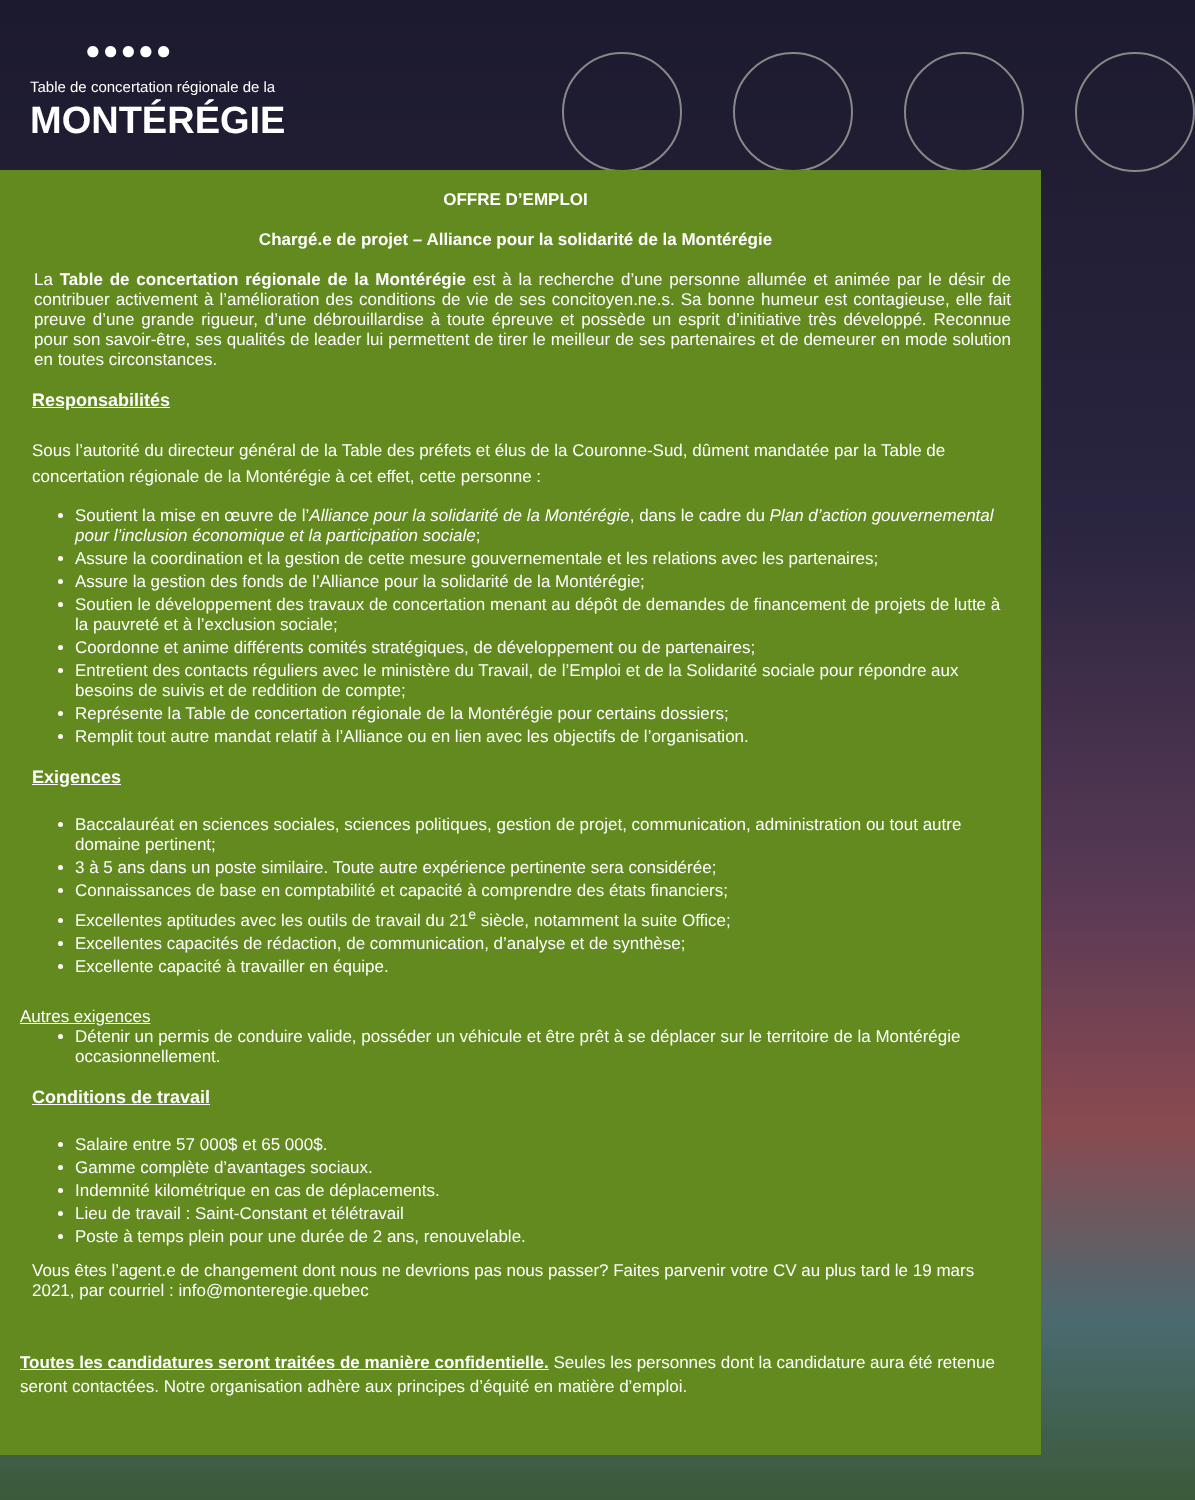●●●●●
Table de concertation régionale de la
MONTÉRÉGIE
OFFRE D’EMPLOI
Chargé.e de projet – Alliance pour la solidarité de la Montérégie
La Table de concertation régionale de la Montérégie est à la recherche d’une personne allumée et animée par le désir de contribuer activement à l’amélioration des conditions de vie de ses concitoyen.ne.s. Sa bonne humeur est contagieuse, elle fait preuve d’une grande rigueur, d’une débrouillardise à toute épreuve et possède un esprit d’initiative très développé. Reconnue pour son savoir-être, ses qualités de leader lui permettent de tirer le meilleur de ses partenaires et de demeurer en mode solution en toutes circonstances.
Responsabilités
Sous l’autorité du directeur général de la Table des préfets et élus de la Couronne-Sud, dûment mandatée par la Table de concertation régionale de la Montérégie à cet effet, cette personne :
Soutient la mise en œuvre de l’Alliance pour la solidarité de la Montérégie, dans le cadre du Plan d’action gouvernemental pour l’inclusion économique et la participation sociale;
Assure la coordination et la gestion de cette mesure gouvernementale et les relations avec les partenaires;
Assure la gestion des fonds de l’Alliance pour la solidarité de la Montérégie;
Soutien le développement des travaux de concertation menant au dépôt de demandes de financement de projets de lutte à la pauvreté et à l’exclusion sociale;
Coordonne et anime différents comités stratégiques, de développement ou de partenaires;
Entretient des contacts réguliers avec le ministère du Travail, de l’Emploi et de la Solidarité sociale pour répondre aux besoins de suivis et de reddition de compte;
Représente la Table de concertation régionale de la Montérégie pour certains dossiers;
Remplit tout autre mandat relatif à l’Alliance ou en lien avec les objectifs de l’organisation.
Exigences
Baccalauréat en sciences sociales, sciences politiques, gestion de projet, communication, administration ou tout autre domaine pertinent;
3 à 5 ans dans un poste similaire. Toute autre expérience pertinente sera considérée;
Connaissances de base en comptabilité et capacité à comprendre des états financiers;
Excellentes aptitudes avec les outils de travail du 21<sup>e</sup> siècle, notamment la suite Office;
Excellentes capacités de rédaction, de communication, d’analyse et de synthèse;
Excellente capacité à travailler en équipe.
Autres exigences
Détenir un permis de conduire valide, posséder un véhicule et être prêt à se déplacer sur le territoire de la Montérégie occasionnellement.
Conditions de travail
Salaire entre 57 000$ et 65 000$.
Gamme complète d’avantages sociaux.
Indemnité kilométrique en cas de déplacements.
Lieu de travail : Saint-Constant et télétravail
Poste à temps plein pour une durée de 2 ans, renouvelable.
Vous êtes l’agent.e de changement dont nous ne devrions pas nous passer? Faites parvenir votre CV au plus tard le 19 mars 2021, par courriel : info@monteregie.quebec
Toutes les candidatures seront traitées de manière confidentielle. Seules les personnes dont la candidature aura été retenue seront contactées. Notre organisation adhère aux principes d’équité en matière d’emploi.